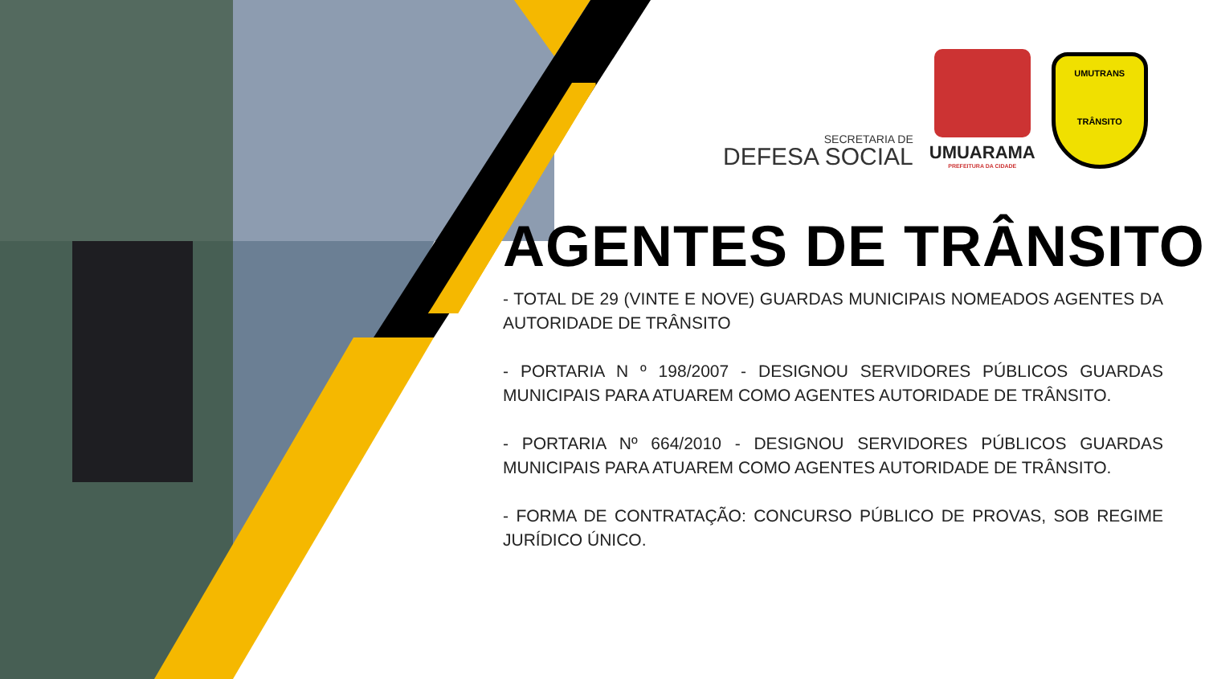SECRETARIA DE
DEFESA SOCIAL
UMUARAMA
PREFEITURA DA CIDADE
UMUTRANS
TRÂNSITO
AGENTES DE TRÂNSITO
- TOTAL DE 29 (VINTE E NOVE) GUARDAS MUNICIPAIS NOMEADOS AGENTES DA AUTORIDADE DE TRÂNSITO
- PORTARIA N º 198/2007 - DESIGNOU SERVIDORES PÚBLICOS GUARDAS MUNICIPAIS PARA ATUAREM COMO AGENTES AUTORIDADE DE TRÂNSITO.
- PORTARIA Nº 664/2010 - DESIGNOU SERVIDORES PÚBLICOS GUARDAS MUNICIPAIS PARA ATUAREM COMO AGENTES AUTORIDADE DE TRÂNSITO.
- FORMA DE CONTRATAÇÃO: CONCURSO PÚBLICO DE PROVAS, SOB REGIME JURÍDICO ÚNICO.